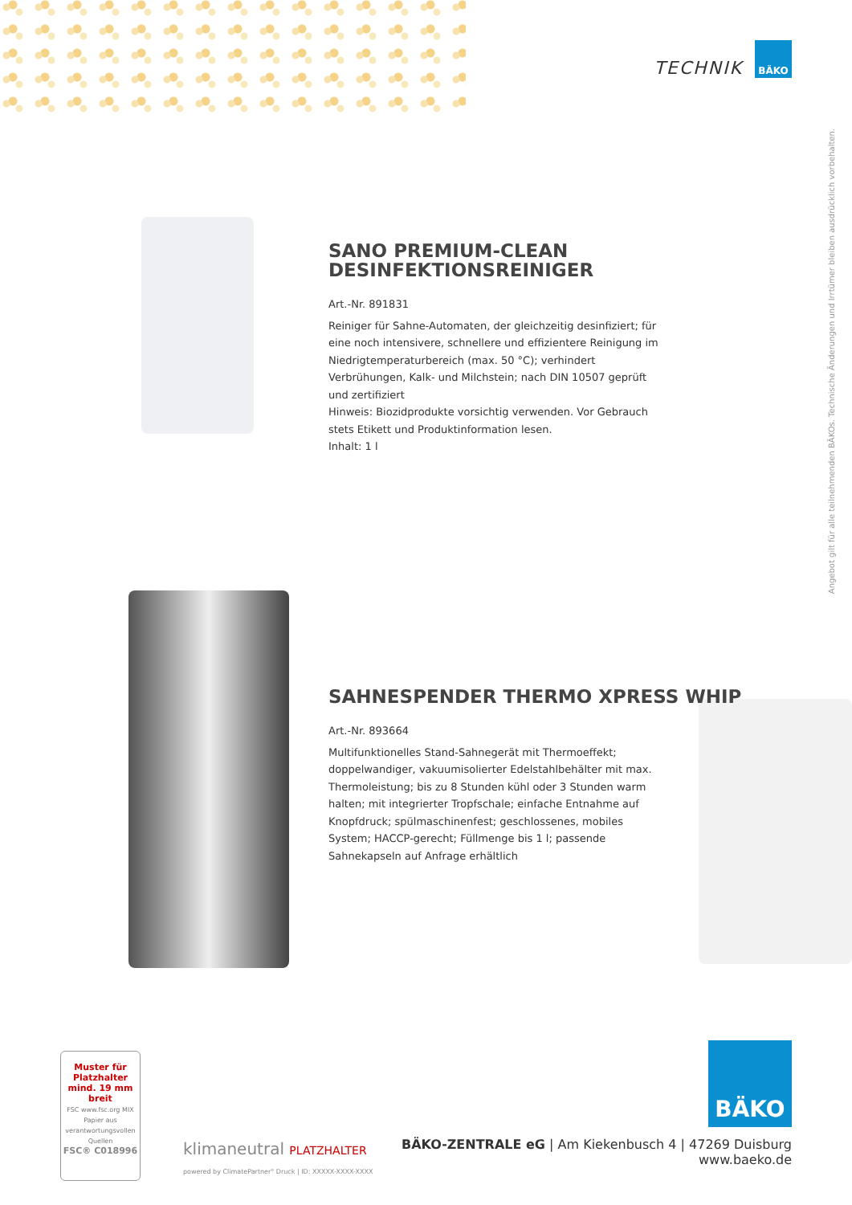TECHNIK
BÄKO
Angebot gilt für alle teilnehmenden BÄKOs. Technische Änderungen und Irrtümer bleiben ausdrücklich vorbehalten.
SANO PREMIUM-CLEAN DESINFEKTIONSREINIGER
Art.-Nr. 891831
Reiniger für Sahne-Automaten, der gleichzeitig desinfiziert; für eine noch intensivere, schnellere und effizientere Reinigung im Niedrigtemperaturbereich (max. 50 °C); verhindert Verbrühungen, Kalk- und Milchstein; nach DIN 10507 geprüft und zertifiziert
Hinweis: Biozidprodukte vorsichtig verwenden. Vor Gebrauch stets Etikett und Produktinformation lesen.
Inhalt: 1 l
SAHNESPENDER THERMO XPRESS WHIP
Art.-Nr. 893664
Multifunktionelles Stand-Sahnegerät mit Thermoeffekt; doppelwandiger, vakuumisolierter Edelstahlbehälter mit max. Thermoleistung; bis zu 8 Stunden kühl oder 3 Stunden warm halten; mit integrierter Tropfschale; einfache Entnahme auf Knopfdruck; spülmaschinenfest; geschlossenes, mobiles System; HACCP-gerecht; Füllmenge bis 1 l; passende Sahnekapseln auf Anfrage erhältlich
Muster für Platzhalter mind. 19 mm breit
FSC www.fsc.org MIX Papier aus verantwortungsvollen Quellen
FSC® C018996
klimaneutral PLATZHALTER
powered by ClimatePartner° Druck | ID: XXXXX-XXXX-XXXX
BÄKO
BÄKO-ZENTRALE eG | Am Kiekenbusch 4 | 47269 Duisburg
www.baeko.de